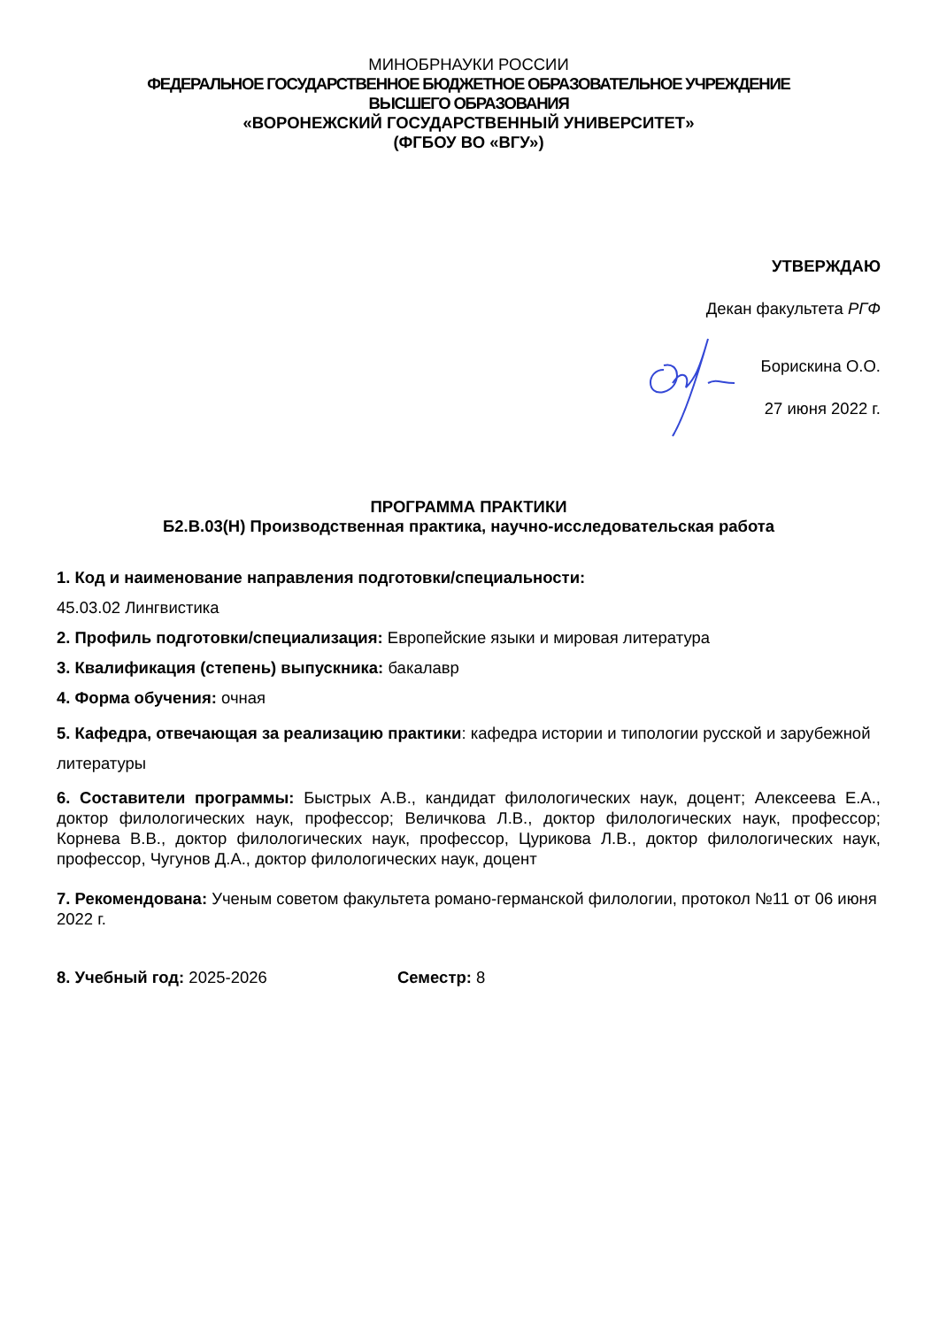МИНОБРНАУКИ РОССИИ
ФЕДЕРАЛЬНОЕ ГОСУДАРСТВЕННОЕ БЮДЖЕТНОЕ ОБРАЗОВАТЕЛЬНОЕ УЧРЕЖДЕНИЕ
ВЫСШЕГО ОБРАЗОВАНИЯ
«ВОРОНЕЖСКИЙ ГОСУДАРСТВЕННЫЙ УНИВЕРСИТЕТ»
(ФГБОУ ВО «ВГУ»)
УТВЕРЖДАЮ
Декан факультета РГФ
Борискина О.О.
27 июня 2022 г.
ПРОГРАММА ПРАКТИКИ
Б2.В.03(Н) Производственная практика, научно-исследовательская работа
1. Код и наименование направления подготовки/специальности:
45.03.02 Лингвистика
2. Профиль подготовки/специализация: Европейские языки и мировая литература
3. Квалификация (степень) выпускника: бакалавр
4. Форма обучения: очная
5. Кафедра, отвечающая за реализацию практики: кафедра истории и типологии русской и зарубежной литературы
6. Составители программы: Быстрых А.В., кандидат филологических наук, доцент; Алексеева Е.А., доктор филологических наук, профессор; Величкова Л.В., доктор филологических наук, профессор; Корнева В.В., доктор филологических наук, профессор, Цурикова Л.В., доктор филологических наук, профессор, Чугунов Д.А., доктор филологических наук, доцент
7. Рекомендована: Ученым советом факультета романо-германской филологии, протокол №11 от 06 июня 2022 г.
8. Учебный год: 2025-2026 Семестр: 8